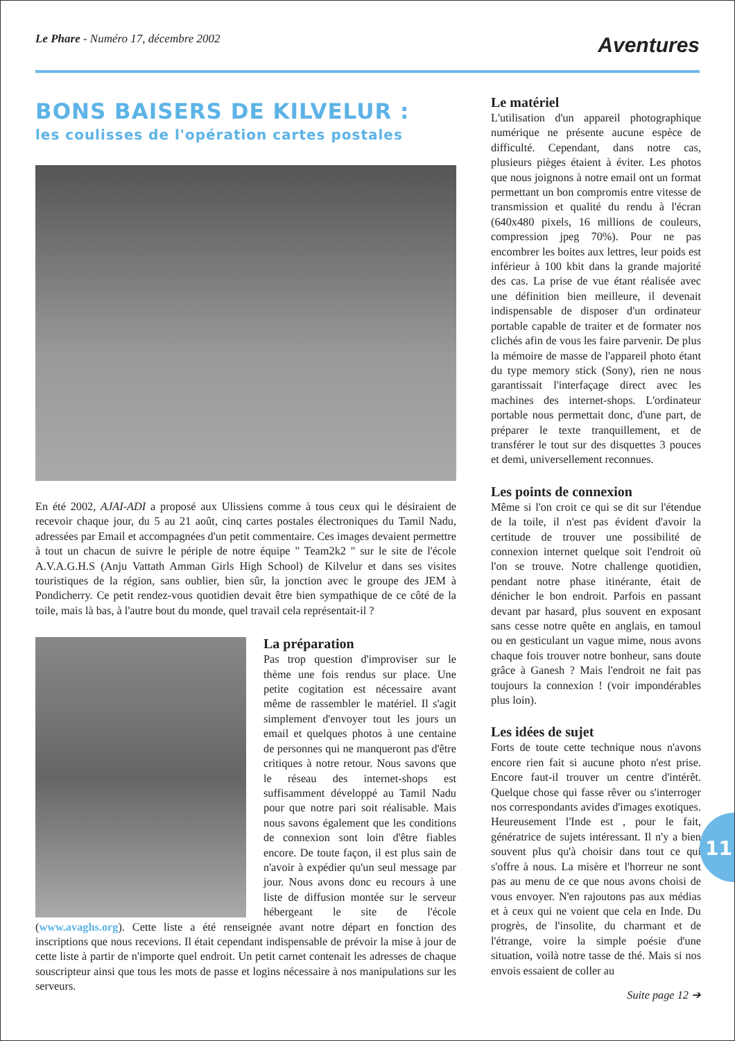Le Phare - Numéro 17, décembre 2002
Aventures
BONS BAISERS DE KILVELUR :
les coulisses de l'opération cartes postales
En été 2002, AJAI-ADI a proposé aux Ulissiens comme à tous ceux qui le désiraient de recevoir chaque jour, du 5 au 21 août, cinq cartes postales électroniques du Tamil Nadu, adressées par Email et accompagnées d'un petit commentaire. Ces images devaient permettre à tout un chacun de suivre le périple de notre équipe " Team2k2 " sur le site de l'école A.V.A.G.H.S (Anju Vattath Amman Girls High School) de Kilvelur et dans ses visites touristiques de la région, sans oublier, bien sûr, la jonction avec le groupe des JEM à Pondicherry. Ce petit rendez-vous quotidien devait être bien sympathique de ce côté de la toile, mais là bas, à l'autre bout du monde, quel travail cela représentait-il ?
La préparation
Pas trop question d'improviser sur le thème une fois rendus sur place. Une petite cogitation est nécessaire avant même de rassembler le matériel. Il s'agit simplement d'envoyer tout les jours un email et quelques photos à une centaine de personnes qui ne manqueront pas d'être critiques à notre retour. Nous savons que le réseau des internet-shops est suffisamment développé au Tamil Nadu pour que notre pari soit réalisable. Mais nous savons également que les conditions de connexion sont loin d'être fiables encore. De toute façon, il est plus sain de n'avoir à expédier qu'un seul message par jour. Nous avons donc eu recours à une liste de diffusion montée sur le serveur hébergeant le site de l'école (www.avaghs.org). Cette liste a été renseignée avant notre départ en fonction des inscriptions que nous recevions. Il était cependant indispensable de prévoir la mise à jour de cette liste à partir de n'importe quel endroit. Un petit carnet contenait les adresses de chaque souscripteur ainsi que tous les mots de passe et logins nécessaire à nos manipulations sur les serveurs.
Le matériel
L'utilisation d'un appareil photographique numérique ne présente aucune espèce de difficulté. Cependant, dans notre cas, plusieurs pièges étaient à éviter. Les photos que nous joignons à notre email ont un format permettant un bon compromis entre vitesse de transmission et qualité du rendu à l'écran (640x480 pixels, 16 millions de couleurs, compression jpeg 70%). Pour ne pas encombrer les boites aux lettres, leur poids est inférieur à 100 kbit dans la grande majorité des cas. La prise de vue étant réalisée avec une définition bien meilleure, il devenait indispensable de disposer d'un ordinateur portable capable de traiter et de formater nos clichés afin de vous les faire parvenir. De plus la mémoire de masse de l'appareil photo étant du type memory stick (Sony), rien ne nous garantissait l'interfaçage direct avec les machines des internet-shops. L'ordinateur portable nous permettait donc, d'une part, de préparer le texte tranquillement, et de transférer le tout sur des disquettes 3 pouces et demi, universellement reconnues.
Les points de connexion
Même si l'on croit ce qui se dit sur l'étendue de la toile, il n'est pas évident d'avoir la certitude de trouver une possibilité de connexion internet quelque soit l'endroit où l'on se trouve. Notre challenge quotidien, pendant notre phase itinérante, était de dénicher le bon endroit. Parfois en passant devant par hasard, plus souvent en exposant sans cesse notre quête en anglais, en tamoul ou en gesticulant un vague mime, nous avons chaque fois trouver notre bonheur, sans doute grâce à Ganesh ? Mais l'endroit ne fait pas toujours la connexion ! (voir impondérables plus loin).
Les idées de sujet
Forts de toute cette technique nous n'avons encore rien fait si aucune photo n'est prise. Encore faut-il trouver un centre d'intérêt. Quelque chose qui fasse rêver ou s'interroger nos correspondants avides d'images exotiques. Heureusement l'Inde est , pour le fait, génératrice de sujets intéressant. Il n'y a bien souvent plus qu'à choisir dans tout ce qui s'offre à nous. La misère et l'horreur ne sont pas au menu de ce que nous avons choisi de vous envoyer. N'en rajoutons pas aux médias et à ceux qui ne voient que cela en Inde. Du progrès, de l'insolite, du charmant et de l'étrange, voire la simple poésie d'une situation, voilà notre tasse de thé. Mais si nos envois essaient de coller au
Suite page 12 ➔
11